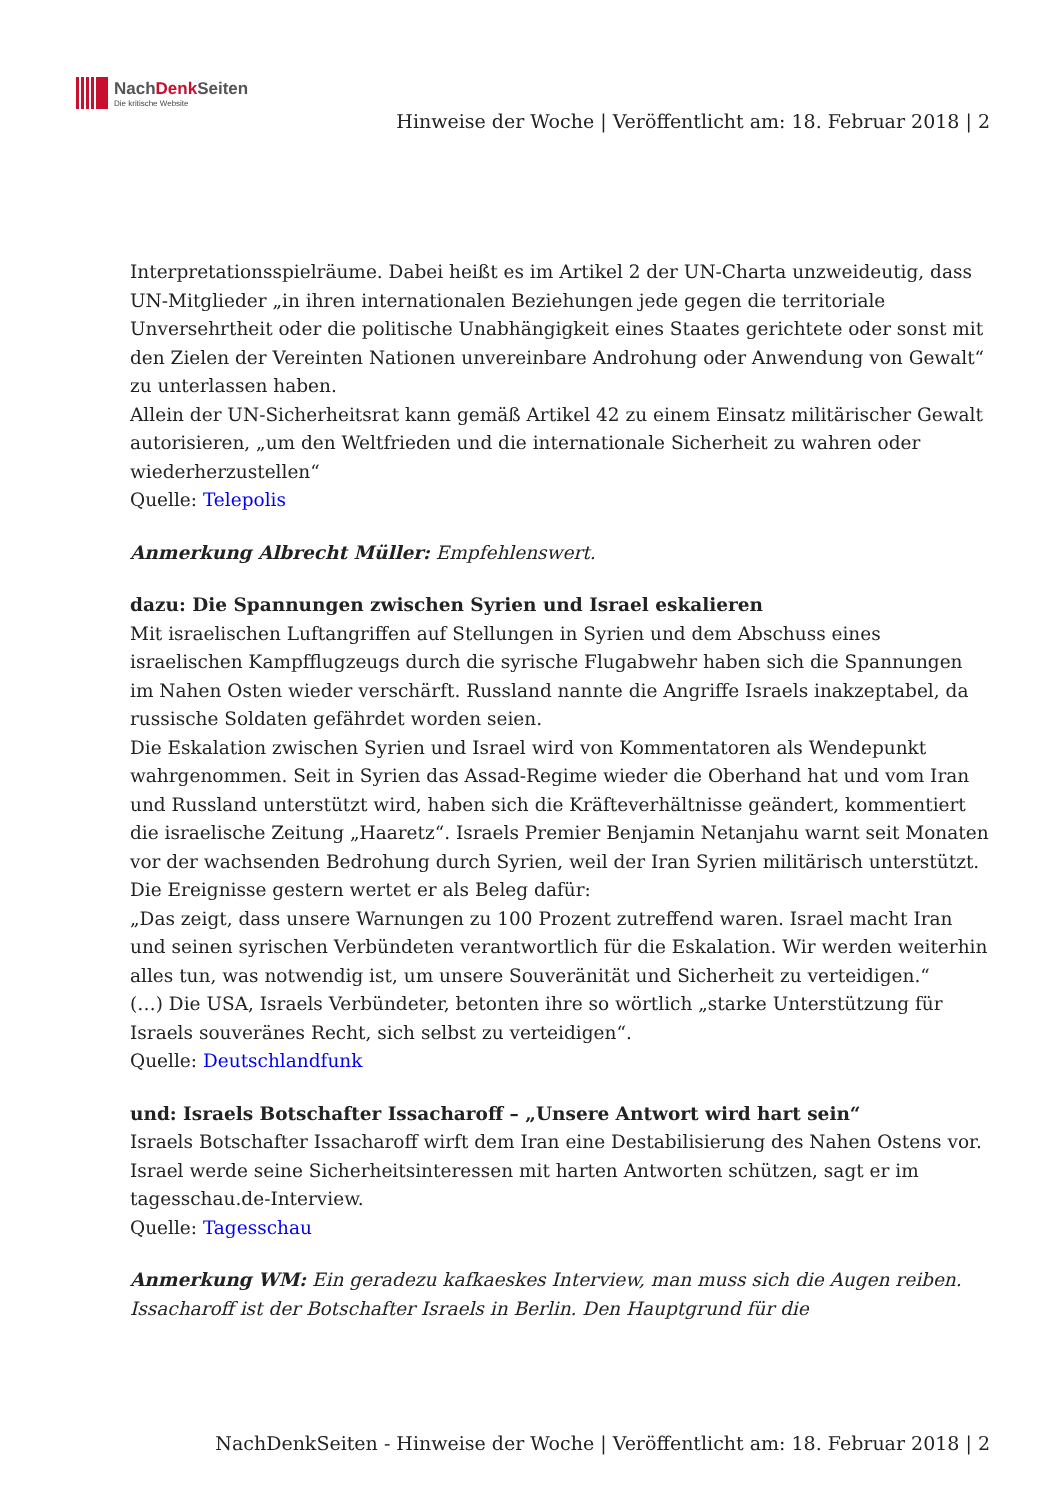NachDenk Seiten
Die kritische Website
Hinweise der Woche | Veröffentlicht am: 18. Februar 2018 | 2
Interpretationsspielräume. Dabei heißt es im Artikel 2 der UN-Charta unzweideutig, dass UN-Mitglieder „in ihren internationalen Beziehungen jede gegen die territoriale Unversehrtheit oder die politische Unabhängigkeit eines Staates gerichtete oder sonst mit den Zielen der Vereinten Nationen unvereinbare Androhung oder Anwendung von Gewalt“ zu unterlassen haben.
Allein der UN-Sicherheitsrat kann gemäß Artikel 42 zu einem Einsatz militärischer Gewalt autorisieren, „um den Weltfrieden und die internationale Sicherheit zu wahren oder wiederherzustellen“
Quelle: Telepolis
Anmerkung Albrecht Müller: Empfehlenswert.
dazu: Die Spannungen zwischen Syrien und Israel eskalieren
Mit israelischen Luftangriffen auf Stellungen in Syrien und dem Abschuss eines israelischen Kampfflugzeugs durch die syrische Flugabwehr haben sich die Spannungen im Nahen Osten wieder verschärft. Russland nannte die Angriffe Israels inakzeptabel, da russische Soldaten gefährdet worden seien.
Die Eskalation zwischen Syrien und Israel wird von Kommentatoren als Wendepunkt wahrgenommen. Seit in Syrien das Assad-Regime wieder die Oberhand hat und vom Iran und Russland unterstützt wird, haben sich die Kräfteverhältnisse geändert, kommentiert die israelische Zeitung „Haaretz“. Israels Premier Benjamin Netanjahu warnt seit Monaten vor der wachsenden Bedrohung durch Syrien, weil der Iran Syrien militärisch unterstützt. Die Ereignisse gestern wertet er als Beleg dafür:
„Das zeigt, dass unsere Warnungen zu 100 Prozent zutreffend waren. Israel macht Iran und seinen syrischen Verbündeten verantwortlich für die Eskalation. Wir werden weiterhin alles tun, was notwendig ist, um unsere Souveränität und Sicherheit zu verteidigen.“
(…) Die USA, Israels Verbündeter, betonten ihre so wörtlich „starke Unterstützung für Israels souveränes Recht, sich selbst zu verteidigen“.
Quelle: Deutschlandfunk
und: Israels Botschafter Issacharoff – „Unsere Antwort wird hart sein“
Israels Botschafter Issacharoff wirft dem Iran eine Destabilisierung des Nahen Ostens vor. Israel werde seine Sicherheitsinteressen mit harten Antworten schützen, sagt er im tagesschau.de-Interview.
Quelle: Tagesschau
Anmerkung WM: Ein geradezu kafkaeskes Interview, man muss sich die Augen reiben. Issacharoff ist der Botschafter Israels in Berlin. Den Hauptgrund für die
NachDenkSeiten - Hinweise der Woche | Veröffentlicht am: 18. Februar 2018 | 2